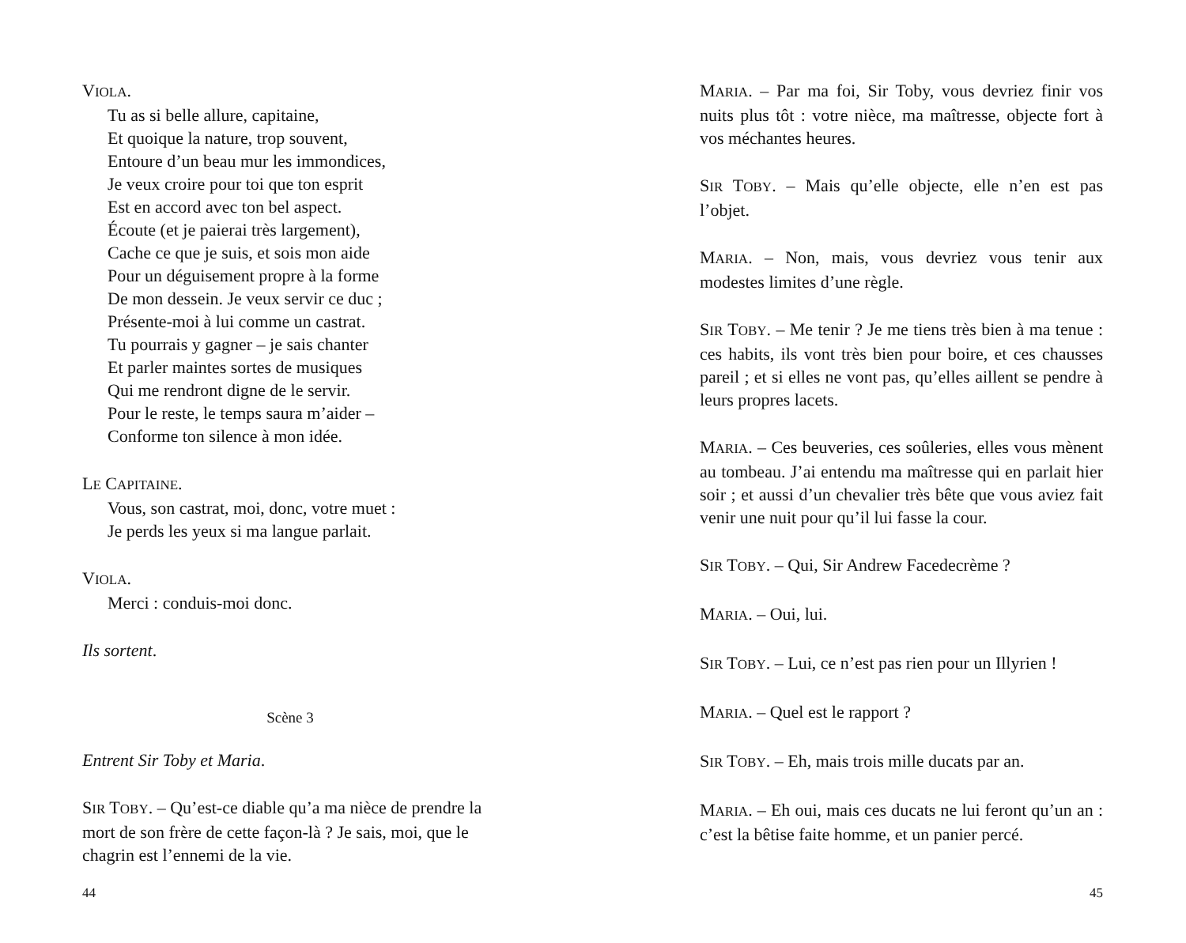VIOLA.
Tu as si belle allure, capitaine,
Et quoique la nature, trop souvent,
Entoure d’un beau mur les immondices,
Je veux croire pour toi que ton esprit
Est en accord avec ton bel aspect.
Écoute (et je paierai très largement),
Cache ce que je suis, et sois mon aide
Pour un déguisement propre à la forme
De mon dessein. Je veux servir ce duc ;
Présente-moi à lui comme un castrat.
Tu pourrais y gagner – je sais chanter
Et parler maintes sortes de musiques
Qui me rendront digne de le servir.
Pour le reste, le temps saura m’aider –
Conforme ton silence à mon idée.
LE CAPITAINE.
Vous, son castrat, moi, donc, votre muet :
Je perds les yeux si ma langue parlait.
VIOLA.
Merci : conduis-moi donc.
Ils sortent.
Scène 3
Entrent Sir Toby et Maria.
SIR TOBY. – Qu’est-ce diable qu’a ma nièce de prendre la mort de son frère de cette façon-là ? Je sais, moi, que le chagrin est l’ennemi de la vie.
44
MARIA. – Par ma foi, Sir Toby, vous devriez finir vos nuits plus tôt : votre nièce, ma maîtresse, objecte fort à vos méchantes heures.
SIR TOBY. – Mais qu’elle objecte, elle n’en est pas l’objet.
MARIA. – Non, mais, vous devriez vous tenir aux modestes limites d’une règle.
SIR TOBY. – Me tenir ? Je me tiens très bien à ma tenue : ces habits, ils vont très bien pour boire, et ces chausses pareil ; et si elles ne vont pas, qu’elles aillent se pendre à leurs propres lacets.
MARIA. – Ces beuveries, ces soûleries, elles vous mènent au tombeau. J’ai entendu ma maîtresse qui en parlait hier soir ; et aussi d’un chevalier très bête que vous aviez fait venir une nuit pour qu’il lui fasse la cour.
SIR TOBY. – Qui, Sir Andrew Facedecrème ?
MARIA. – Oui, lui.
SIR TOBY. – Lui, ce n’est pas rien pour un Illyrien !
MARIA. – Quel est le rapport ?
SIR TOBY. – Eh, mais trois mille ducats par an.
MARIA. – Eh oui, mais ces ducats ne lui feront qu’un an : c’est la bêtise faite homme, et un panier percé.
45